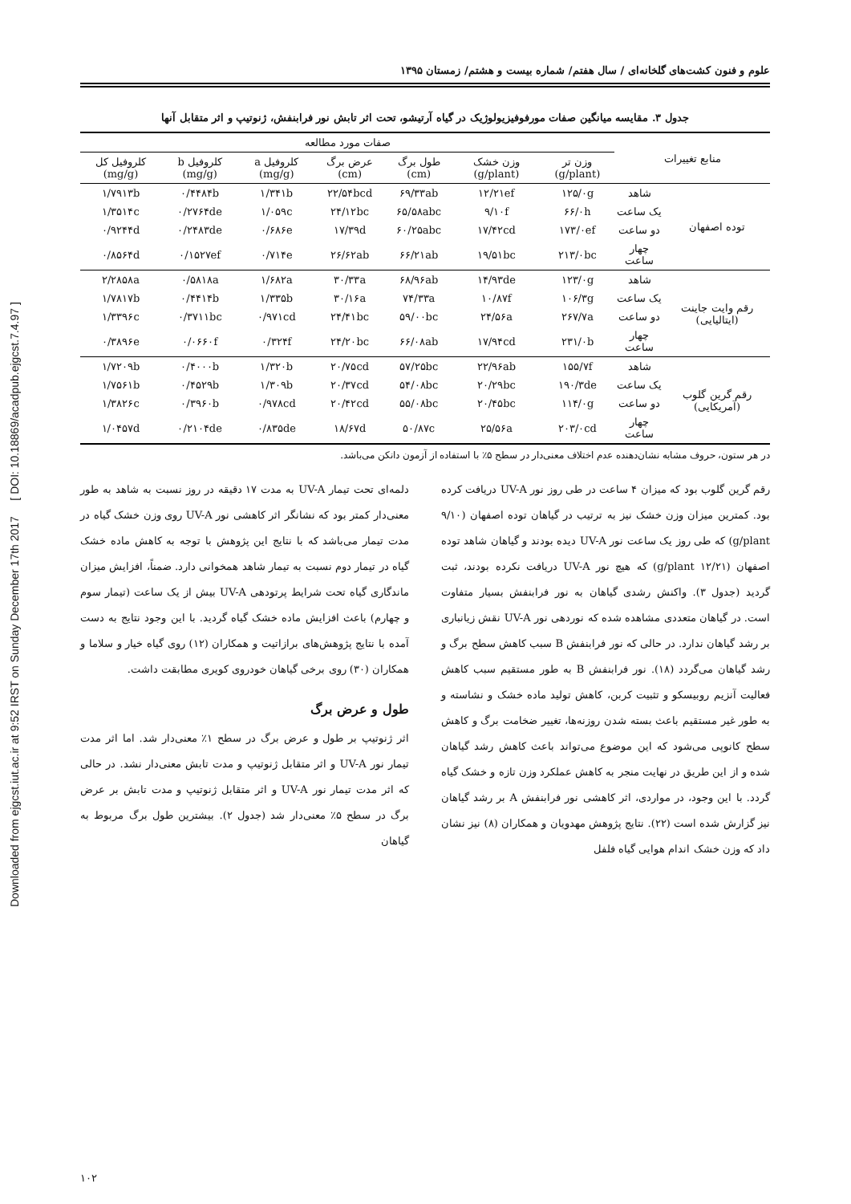Downloaded from ejgcst.iut.ac.ir at 9:52 IRST on Sunday December 17th 2017 [ DOI: 10.18869/acadpub.ejgcst.7.4.97 ]
علوم و فنون کشت‌های گلخانه‌ای / سال هفتم/ شماره بیست و هشتم/ زمستان ۱۳۹۵
جدول ۳. مقایسه میانگین صفات مورفوفیزیولوژیک در گیاه آرتیشو، تحت اثر تابش نور فرابنفش، ژنوتیپ و اثر متقابل آنها
| منابع تغییرات | | صفات مورد مطالعه | | | | | | |
| --- | --- | --- | --- | --- | --- | --- | --- | --- |
| | | وزن تر (g/plant) | وزن خشک (g/plant) | طول برگ (cm) | عرض برگ (cm) | کلروفیل a (mg/g) | کلروفیل b (mg/g) | کلروفیل کل (mg/g) |
| توده اصفهان | شاهد | ۱۲۵/۰g | ۱۲/۲۱ef | ۶۹/۳۳ab | ۲۲/۵۴bcd | ۱/۳۴۱b | ۰/۴۴۸۴b | ۱/۷۹۱۳b |
| | یک ساعت | ۶۶/۰h | ۹/۱۰f | ۶۵/۵۸abc | ۲۴/۱۲bc | ۱/۰۵۹c | ۰/۲۷۶۴de | ۱/۳۵۱۴c |
| | دو ساعت | ۱۷۳/۰ef | ۱۷/۴۲cd | ۶۰/۲۵abc | ۱۷/۳۹d | ۰/۶۸۶e | ۰/۲۴۸۳de | ۰/۹۲۴۴d |
| | چهار ساعت | ۲۱۳/۰bc | ۱۹/۵۱bc | ۶۶/۲۱ab | ۲۶/۶۲ab | ۰/۷۱۴e | ۰/۱۵۲۷ef | ۰/۸۵۶۴d |
| رقم وایت جاینت (ایتالیایی) | شاهد | ۱۲۳/۰g | ۱۴/۹۳de | ۶۸/۹۶ab | ۳۰/۳۳a | ۱/۶۸۲a | ۰/۵۸۱۸a | ۲/۲۸۵۸a |
| | یک ساعت | ۱۰۶/۳g | ۱۰/۸۷f | ۷۴/۳۳a | ۳۰/۱۶a | ۱/۳۳۵b | ۰/۴۴۱۴b | ۱/۷۸۱۷b |
| | دو ساعت | ۲۶۷/۷a | ۲۴/۵۶a | ۵۹/۰۰bc | ۲۴/۴۱bc | ۰/۹۷۱cd | ۰/۳۷۱۱bc | ۱/۳۳۹۶c |
| | چهار ساعت | ۲۳۱/۰b | ۱۷/۹۴cd | ۶۶/۰۸ab | ۲۴/۲۰bc | ۰/۳۲۴f | ۰/۰۶۶۰f | ۰/۳۸۹۶e |
| رقم گرین گلوب (آمریکایی) | شاهد | ۱۵۵/۷f | ۲۲/۹۶ab | ۵۷/۲۵bc | ۲۰/۷۵cd | ۱/۳۲۰b | ۰/۴۰۰۰b | ۱/۷۲۰۹b |
| | یک ساعت | ۱۹۰/۳de | ۲۰/۲۹bc | ۵۴/۰۸bc | ۲۰/۳۷cd | ۱/۳۰۹b | ۰/۴۵۲۹b | ۱/۷۵۶۱b |
| | دو ساعت | ۱۱۴/۰g | ۲۰/۴۵bc | ۵۵/۰۸bc | ۲۰/۴۲cd | ۰/۹۷۸cd | ۰/۳۹۶۰b | ۱/۳۸۲۶c |
| | چهار ساعت | ۲۰۳/۰cd | ۲۵/۵۶a | ۵۰/۸۷c | ۱۸/۶۷d | ۰/۸۳۵de | ۰/۲۱۰۴de | ۱/۰۴۵۷d |
در هر ستون، حروف مشابه نشان‌دهنده عدم اختلاف معنی‌دار در سطح ۵٪ با استفاده از آزمون دانکن می‌باشد.
رقم گرین گلوب بود که میزان ۴ ساعت در طی روز نور UV-A دریافت کرده بود. کمترین میزان وزن خشک نیز به ترتیب در گیاهان توده اصفهان (۹/۱۰ g/plant) که طی روز یک ساعت نور UV-A دیده بودند و گیاهان شاهد توده اصفهان (۱۲/۲۱ g/plant) که هیچ نور UV-A دریافت نکرده بودند، ثبت گردید (جدول ۳). واکنش رشدی گیاهان به نور فرابنفش بسیار متفاوت است. در گیاهان متعددی مشاهده شده که نوردهی نور UV-A نقش زیانباری بر رشد گیاهان ندارد. در حالی که نور فرابنفش B سبب کاهش سطح برگ و رشد گیاهان می‌گردد (۱۸). نور فرابنفش B به طور مستقیم سبب کاهش فعالیت آنزیم روبیسکو و تثبیت کربن، کاهش تولید ماده خشک و نشاسته و به طور غیر مستقیم باعث بسته شدن روزنه‌ها، تغییر ضخامت برگ و کاهش سطح کانوپی می‌شود که این موضوع می‌تواند باعث کاهش رشد گیاهان شده و از این طریق در نهایت منجر به کاهش عملکرد وزن تازه و خشک گیاه گردد. با این وجود، در مواردی، اثر کاهشی نور فرابنفش A بر رشد گیاهان نیز گزارش شده است (۲۲). نتایج پژوهش مهدویان و همکاران (۸) نیز نشان داد که وزن خشک اندام هوایی گیاه فلفل
دلمه‌ای تحت تیمار UV-A به مدت ۱۷ دقیقه در روز نسبت به شاهد به طور معنی‌دار کمتر بود که نشانگر اثر کاهشی نور UV-A روی وزن خشک گیاه در مدت تیمار می‌باشد که با نتایج این پژوهش با توجه به کاهش ماده خشک گیاه در تیمار دوم نسبت به تیمار شاهد همخوانی دارد. ضمناً، افزایش میزان ماندگاری گیاه تحت شرایط پرتودهی UV-A بیش از یک ساعت (تیمار سوم و چهارم) باعث افزایش ماده خشک گیاه گردید. با این وجود نتایج به دست آمده با نتایج پژوهش‌های برازاتیت و همکاران (۱۲) روی گیاه خیار و سلاما و همکاران (۳۰) روی برخی گیاهان خودروی کویری مطابقت داشت.
طول و عرض برگ
اثر ژنوتیپ بر طول و عرض برگ در سطح ۱٪ معنی‌دار شد. اما اثر مدت تیمار نور UV-A و اثر متقابل ژنوتیپ و مدت تابش معنی‌دار نشد. در حالی که اثر مدت تیمار نور UV-A و اثر متقابل ژنوتیپ و مدت تابش بر عرض برگ در سطح ۵٪ معنی‌دار شد (جدول ۲). بیشترین طول برگ مربوط به گیاهان
۱۰۲